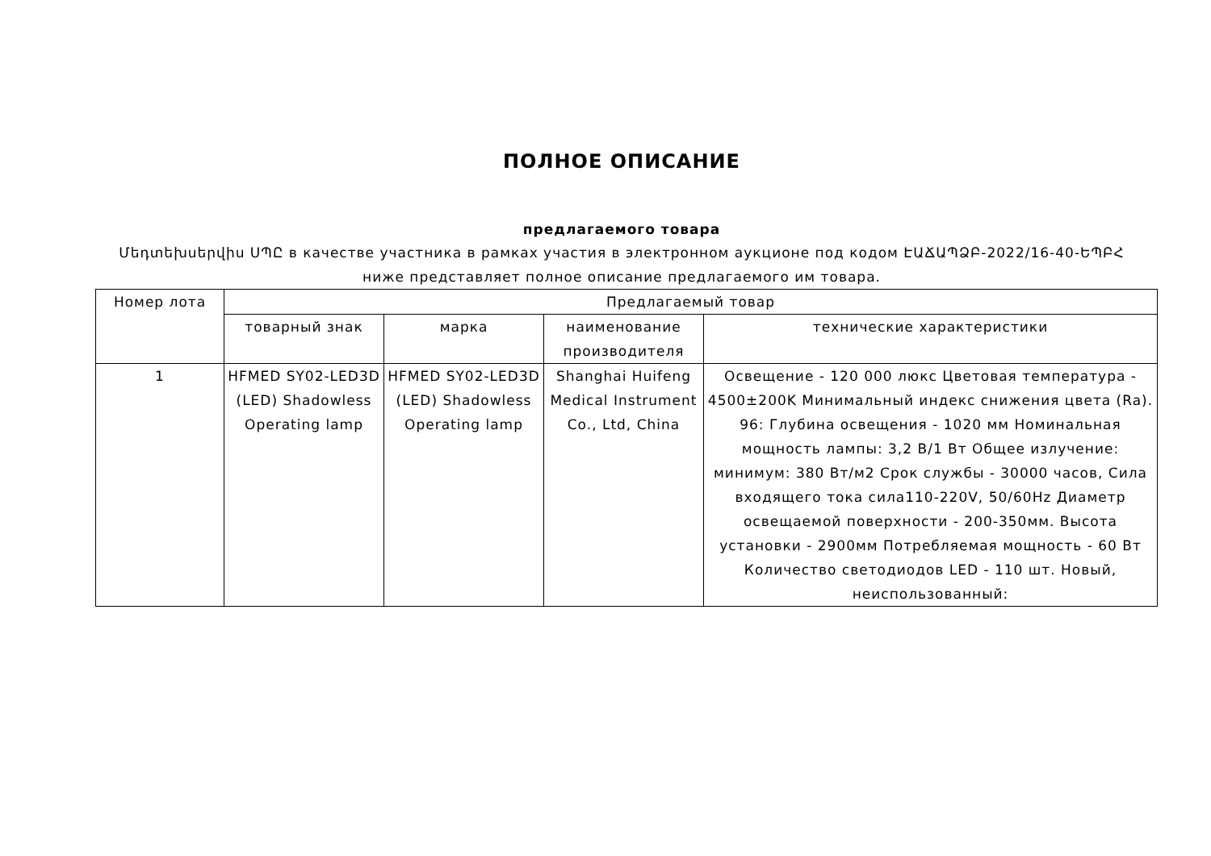ПОЛНОЕ ОПИСАНИЕ
предлагаемого товара
Մեդտեխսերվիս ՍՊԸ в качестве участника в рамках участия в электронном аукционе под кодом ԷԱՃԱՊՁԲ-2022/16-40-ԵՊԲՀ ниже представляет полное описание предлагаемого им товара.
| Номер лота | Предлагаемый товар | | | |
| --- | --- | --- | --- | --- |
| | товарный знак | марка | наименование производителя | технические характеристики |
| 1 | HFMED SY02-LED3D (LED) Shadowless Operating lamp | HFMED SY02-LED3D (LED) Shadowless Operating lamp | Shanghai Huifeng Medical Instrument Co., Ltd, China | Освещение - 120 000 люкс Цветовая температура - 4500±200K Минимальный индекс снижения цвета (Ra). 96: Глубина освещения - 1020 мм Номинальная мощность лампы: 3,2 В/1 Вт Общее излучение: минимум: 380 Вт/м2 Срок службы - 30000 часов, Сила входящего тока сила110-220V, 50/60Hz Диаметр освещаемой поверхности - 200-350мм. Высота установки - 2900мм Потребляемая мощность - 60 Вт Количество светодиодов LED - 110 шт. Новый, неиспользованный: |